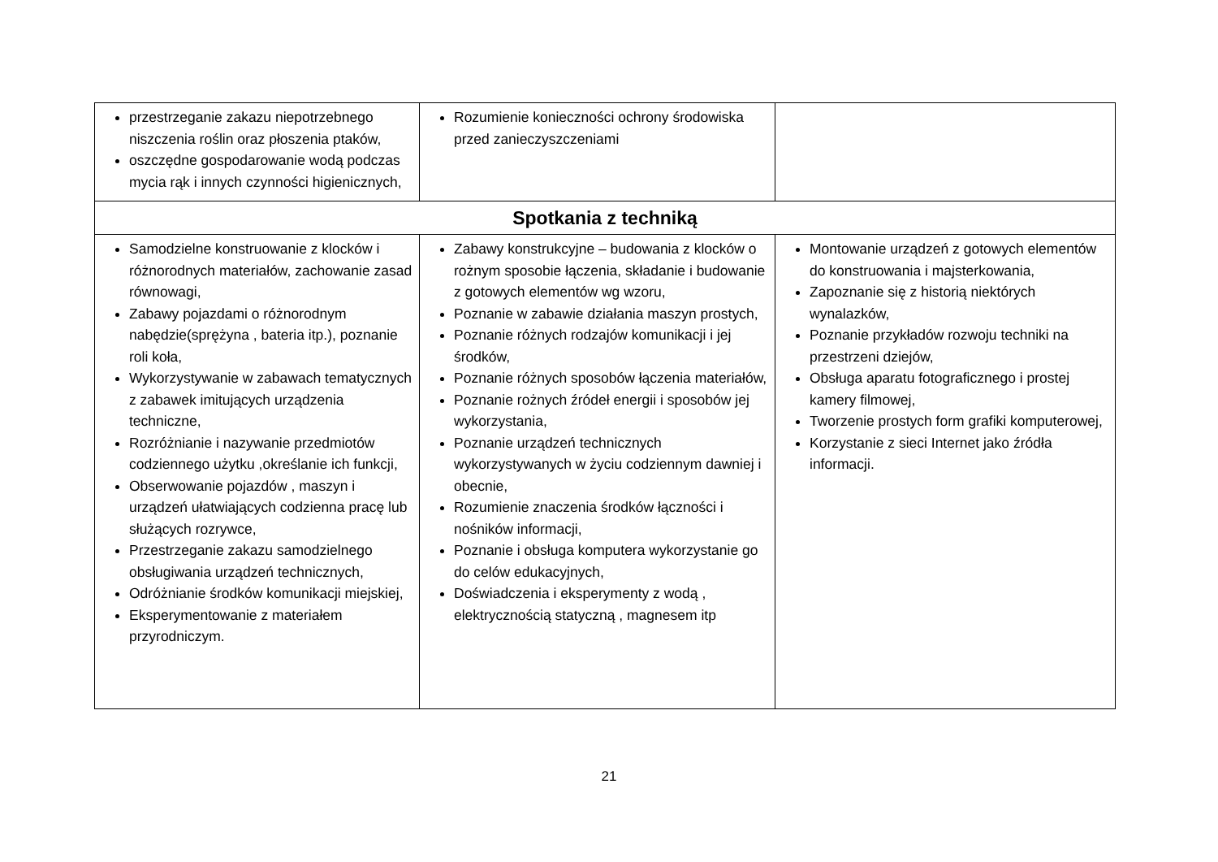| przestrzeganie zakazu niepotrzebnego niszczenia roślin oraz płoszenia ptaków, oszczędne gospodarowanie wodą podczas mycia rąk i innych czynności higienicznych, | Rozumienie konieczności ochrony środowiska przed zanieczyszczeniami | |
| Spotkania z techniką | | |
| Samodzielne konstruowanie z klocków i różnorodnych materiałów, zachowanie zasad równowagi, Zabawy pojazdami o różnorodnym nabędzie(sprężyna , bateria itp.), poznanie roli koła, Wykorzystywanie w zabawach tematycznych z zabawek imitujących urządzenia techniczne, Rozróżnianie i nazywanie przedmiotów codziennego użytku ,określanie ich funkcji, Obserwowanie pojazdów , maszyn i urządzeń ułatwiających codzienna pracę lub służących rozrywce, Przestrzeganie zakazu samodzielnego obsługiwania urządzeń technicznych, Odróżnianie środków komunikacji miejskiej, Eksperymentowanie z materiałem przyrodniczym. | Zabawy konstrukcyjne – budowania z klocków o rożnym sposobie łączenia, składanie i budowanie z gotowych elementów wg wzoru, Poznanie w zabawie działania maszyn prostych, Poznanie różnych rodzajów komunikacji i jej środków, Poznanie różnych sposobów łączenia materiałów, Poznanie rożnych źródeł energii i sposobów jej wykorzystania, Poznanie urządzeń technicznych wykorzystywanych w życiu codziennym dawniej i obecnie, Rozumienie znaczenia środków łączności i nośników informacji, Poznanie i obsługa komputera wykorzystanie go do celów edukacyjnych, Doświadczenia i eksperymenty z wodą , elektrycznością statyczną , magnesem itp | Montowanie urządzeń z gotowych elementów do konstruowania i majsterkowania, Zapoznanie się z historią niektórych wynalazków, Poznanie przykładów rozwoju techniki na przestrzeni dziejów, Obsługa aparatu fotograficznego i prostej kamery filmowej, Tworzenie prostych form grafiki komputerowej, Korzystanie z sieci Internet jako źródła informacji. |
21